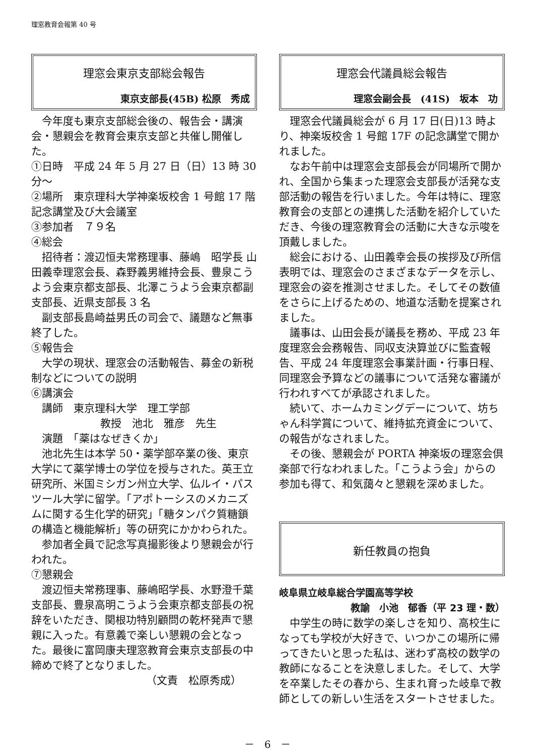理窓教育会報第 40 号
理窓会東京支部総会報告
東京支部長(45B) 松原　秀成
今年度も東京支部総会後の、報告会・講演会・懇親会を教育会東京支部と共催し開催した。
①日時　平成 24 年 5 月 27 日（日）13 時 30 分～
②場所　東京理科大学神楽坂校舎 1 号館 17 階　記念講堂及び大会議室
③参加者　７９名
④総会
招待者：渡辺恒夫常務理事、藤嶋　昭学長 山田義幸理窓会長、森野義男維持会長、豊泉こうよう会東京都支部長、北澤こうよう会東京都副支部長、近県支部長 3 名
副支部長島崎益男氏の司会で、議題など無事終了した。
⑤報告会
大学の現状、理窓会の活動報告、募金の新税制などについての説明
⑥講演会
講師　東京理科大学　理工学部
教授　池北　雅彦　先生
演題　「薬はなぜきくか」
池北先生は本学 50・薬学部卒業の後、東京大学にて薬学博士の学位を授与された。英王立研究所、米国ミシガン州立大学、仏ルイ・パスツール大学に留学。「アポトーシスのメカニズムに関する生化学的研究」「糖タンパク質糖鎖の構造と機能解析」等の研究にかかわられた。
参加者全員で記念写真撮影後より懇親会が行われた。
⑦懇親会
渡辺恒夫常務理事、藤嶋昭学長、水野澄千葉支部長、豊泉高明こうよう会東京都支部長の祝辞をいただき、関根功特別顧問の乾杯発声で懇親に入った。有意義で楽しい懇親の会となった。最後に富岡康夫理窓教育会東京支部長の中締めで終了となりました。
（文責　松原秀成）
理窓会代議員総会報告
理窓会副会長　(41S)　坂本　功
理窓会代議員総会が 6 月 17 日(日)13 時より、神楽坂校舎 1 号館 17F の記念講堂で開かれました。
なお午前中は理窓会支部長会が同場所で開かれ、全国から集まった理窓会支部長が活発な支部活動の報告を行いました。今年は特に、理窓教育会の支部との連携した活動を紹介していただき、今後の理窓教育会の活動に大きな示唆を頂戴しました。
総会における、山田義幸会長の挨拶及び所信表明では、理窓会のさまざまなデータを示し、理窓会の姿を推測させました。そしてその数値をさらに上げるための、地道な活動を提案されました。
議事は、山田会長が議長を務め、平成 23 年度理窓会会務報告、同収支決算並びに監査報告、平成 24 年度理窓会事業計画・行事日程、同理窓会予算などの議事について活発な審議が行われすべてが承認されました。
続いて、ホームカミングデーについて、坊ちゃん科学賞について、維持拡充資金について、の報告がなされました。
その後、懇親会が PORTA 神楽坂の理窓会倶楽部で行なわれました。「こうよう会」からの参加も得て、和気藹々と懇親を深めました。
新任教員の抱負
岐阜県立岐阜総合学園高等学校
教諭　小池　郁香（平 23 理・数）
中学生の時に数学の楽しさを知り、高校生になっても学校が大好きで、いつかこの場所に帰ってきたいと思った私は、迷わず高校の数学の教師になることを決意しました。そして、大学を卒業したその春から、生まれ育った岐阜で教師としての新しい生活をスタートさせました。
－　6　－